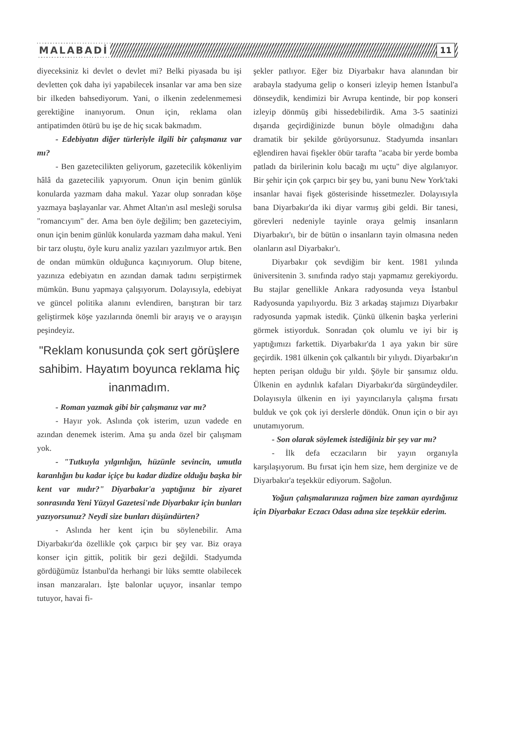MALABADİ 11
diyeceksiniz ki devlet o devlet mi? Belki piyasada bu işi devletten çok daha iyi yapabilecek insanlar var ama ben size bir ilkeden bahsediyorum. Yani, o ilkenin zedelenmemesi gerektiğine inanıyorum. Onun için, reklama olan antipatimden ötürü bu işe de hiç sıcak bakmadım.
- Edebiyatın diğer türleriyle ilgili bir çalışmanız var mı?
- Ben gazetecilikten geliyorum, gazetecilik kökenliyim hâlâ da gazetecilik yapıyorum. Onun için benim günlük konularda yazmam daha makul. Yazar olup sonradan köşe yazmaya başlayanlar var. Ahmet Altan'ın asıl mesleği sorulsa "romancıyım" der. Ama ben öyle değilim; ben gazeteciyim, onun için benim günlük konularda yazmam daha makul. Yeni bir tarz oluştu, öyle kuru analiz yazıları yazılmıyor artık. Ben de ondan mümkün olduğunca kaçınıyorum. Olup bitene, yazınıza edebiyatın en azından damak tadını serpiştirmek mümkün. Bunu yapmaya çalışıyorum. Dolayısıyla, edebiyat ve güncel politika alanını evlendiren, barıştıran bir tarz geliştirmek köşe yazılarında önemli bir arayış ve o arayışın peşindeyiz.
"Reklam konusunda çok sert görüşlere sahibim. Hayatım boyunca reklama hiç inanmadım.
- Roman yazmak gibi bir çalışmanız var mı?
- Hayır yok. Aslında çok isterim, uzun vadede en azından denemek isterim. Ama şu anda özel bir çalışmam yok.
- "Tutkuyla yılgınlığın, hüzünle sevincin, umutla karanlığın bu kadar içiçe bu kadar dizdize olduğu başka bir kent var mıdır?" Diyarbakır'a yaptığınız bir ziyaret sonrasında Yeni Yüzyıl Gazetesi'nde Diyarbakır için bunları yazıyorsunuz? Neydi size bunları düşündürten?
- Aslında her kent için bu söylenebilir. Ama Diyarbakır'da özellikle çok çarpıcı bir şey var. Biz oraya konser için gittik, politik bir gezi değildi. Stadyumda gördüğümüz İstanbul'da herhangi bir lüks semtte olabilecek insan manzaraları. İşte balonlar uçuyor, insanlar tempo tutuyor, havai fi-
şekler patlıyor. Eğer biz Diyarbakır hava alanından bir arabayla stadyuma gelip o konseri izleyip hemen İstanbul'a dönseydik, kendimizi bir Avrupa kentinde, bir pop konseri izleyip dönmüş gibi hissedebilirdik. Ama 3-5 saatinizi dışarıda geçirdiğinizde bunun böyle olmadığını daha dramatik bir şekilde görüyorsunuz. Stadyumda insanları eğlendiren havai fişekler öbür tarafta "acaba bir yerde bomba patladı da birilerinin kolu bacağı mı uçtu" diye algılanıyor. Bir şehir için çok çarpıcı bir şey bu, yani bunu New York'taki insanlar havai fişek gösterisinde hissetmezler. Dolayısıyla bana Diyarbakır'da iki diyar varmış gibi geldi. Bir tanesi, görevleri nedeniyle tayinle oraya gelmiş insanların Diyarbakır'ı, bir de bütün o insanların tayin olmasına neden olanların asıl Diyarbakır'ı.
Diyarbakır çok sevdiğim bir kent. 1981 yılında üniversitenin 3. sınıfında radyo stajı yapmamız gerekiyordu. Bu stajlar genellikle Ankara radyosunda veya İstanbul Radyosunda yapılıyordu. Biz 3 arkadaş stajımızı Diyarbakır radyosunda yapmak istedik. Çünkü ülkenin başka yerlerini görmek istiyorduk. Sonradan çok olumlu ve iyi bir iş yaptığımızı farkettik. Diyarbakır'da 1 aya yakın bir süre geçirdik. 1981 ülkenin çok çalkantılı bir yılıydı. Diyarbakır'ın hepten perişan olduğu bir yıldı. Şöyle bir şansımız oldu. Ülkenin en aydınlık kafaları Diyarbakır'da sürgündeydiler. Dolayısıyla ülkenin en iyi yayıncılarıyla çalışma fırsatı bulduk ve çok çok iyi derslerle döndük. Onun için o bir ayı unutamıyorum.
- Son olarak söylemek istediğiniz bir şey var mı?
- İlk defa eczacıların bir yayın organıyla karşılaşıyorum. Bu fırsat için hem size, hem derginize ve de Diyarbakır'a teşekkür ediyorum. Sağolun.
Yoğun çalışmalarınıza rağmen bize zaman ayırdığınız için Diyarbakır Eczacı Odası adına size teşekkür ederim.